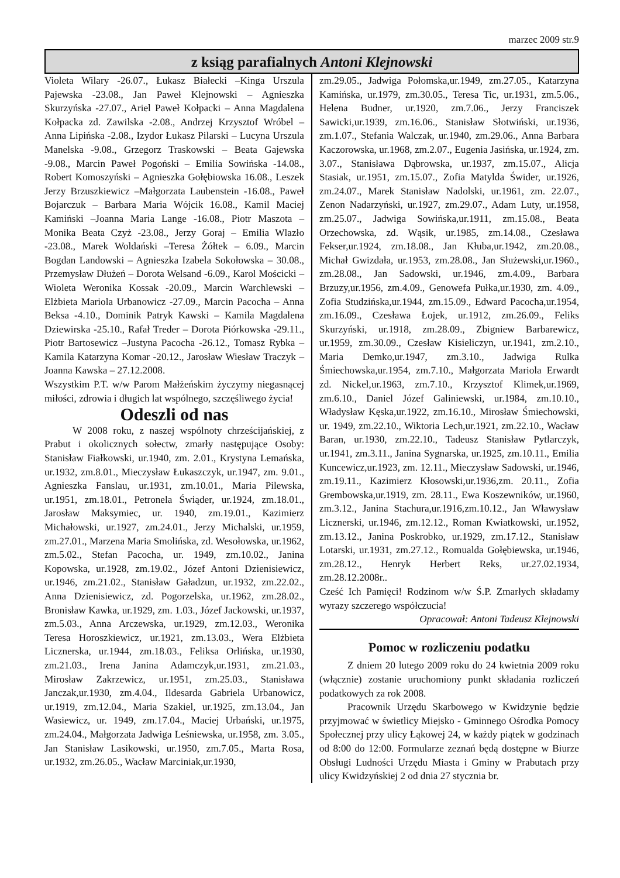marzec 2009 str.9
z ksiąg parafialnych Antoni Klejnowski
Violeta Wilary -26.07., Łukasz Białecki –Kinga Urszula Pajewska -23.08., Jan Paweł Klejnowski – Agnieszka Skurzyńska -27.07., Ariel Paweł Kołpacki – Anna Magdalena Kołpacka zd. Zawilska -2.08., Andrzej Krzysztof Wróbel – Anna Lipińska -2.08., Izydor Łukasz Pilarski – Lucyna Urszula Manelska -9.08., Grzegorz Traskowski – Beata Gajewska -9.08., Marcin Paweł Pogoński – Emilia Sowińska -14.08., Robert Komoszyński – Agnieszka Gołębiowska 16.08., Leszek Jerzy Brzuszkiewicz –Małgorzata Laubenstein -16.08., Paweł Bojarczuk – Barbara Maria Wójcik 16.08., Kamil Maciej Kamiński –Joanna Maria Lange -16.08., Piotr Maszota – Monika Beata Czyż -23.08., Jerzy Goraj – Emilia Wlazło -23.08., Marek Woldański –Teresa Żółtek – 6.09., Marcin Bogdan Landowski – Agnieszka Izabela Sokołowska – 30.08., Przemysław Dłużeń – Dorota Welsand -6.09., Karol Mościcki – Wioleta Weronika Kossak -20.09., Marcin Warchlewski – Elżbieta Mariola Urbanowicz -27.09., Marcin Pacocha – Anna Beksa -4.10., Dominik Patryk Kawski – Kamila Magdalena Dziewirska -25.10., Rafał Treder – Dorota Piórkowska -29.11., Piotr Bartosewicz –Justyna Pacocha -26.12., Tomasz Rybka –Kamila Katarzyna Komar -20.12., Jarosław Wiesław Traczyk – Joanna Kawska – 27.12.2008.
Wszystkim P.T. w/w Parom Małżeńskim życzymy niegasnącej miłości, zdrowia i długich lat wspólnego, szczęśliwego życia!
Odeszli od nas
W 2008 roku, z naszej wspólnoty chrześcijańskiej, z Prabut i okolicznych sołectw, zmarły następujące Osoby: Stanisław Fiałkowski, ur.1940, zm. 2.01., Krystyna Lemańska, ur.1932, zm.8.01., Mieczysław Łukaszczyk, ur.1947, zm. 9.01., Agnieszka Fanslau, ur.1931, zm.10.01., Maria Pilewska, ur.1951, zm.18.01., Petronela Świąder, ur.1924, zm.18.01., Jarosław Maksymiec, ur. 1940, zm.19.01., Kazimierz Michałowski, ur.1927, zm.24.01., Jerzy Michalski, ur.1959, zm.27.01., Marzena Maria Smolińska, zd. Wesołowska, ur.1962, zm.5.02., Stefan Pacocha, ur. 1949, zm.10.02., Janina Kopowska, ur.1928, zm.19.02., Józef Antoni Dzienisiewicz, ur.1946, zm.21.02., Stanisław Gaładzun, ur.1932, zm.22.02., Anna Dzienisiewicz, zd. Pogorzelska, ur.1962, zm.28.02., Bronisław Kawka, ur.1929, zm. 1.03., Józef Jackowski, ur.1937, zm.5.03., Anna Arczewska, ur.1929, zm.12.03., Weronika Teresa Horoszkiewicz, ur.1921, zm.13.03., Wera Elżbieta Licznerska, ur.1944, zm.18.03., Feliksa Orlińska, ur.1930, zm.21.03., Irena Janina Adamczyk,ur.1931, zm.21.03., Mirosław Zakrzewicz, ur.1951, zm.25.03., Stanisława Janczak,ur.1930, zm.4.04., Ildesarda Gabriela Urbanowicz, ur.1919, zm.12.04., Maria Szakiel, ur.1925, zm.13.04., Jan Wasiewicz, ur. 1949, zm.17.04., Maciej Urbański, ur.1975, zm.24.04., Małgorzata Jadwiga Leśniewska, ur.1958, zm. 3.05., Jan Stanisław Lasikowski, ur.1950, zm.7.05., Marta Rosa, ur.1932, zm.26.05., Wacław Marciniak,ur.1930,
zm.29.05., Jadwiga Połomska,ur.1949, zm.27.05., Katarzyna Kamińska, ur.1979, zm.30.05., Teresa Tic, ur.1931, zm.5.06., Helena Budner, ur.1920, zm.7.06., Jerzy Franciszek Sawicki,ur.1939, zm.16.06., Stanisław Słotwiński, ur.1936, zm.1.07., Stefania Walczak, ur.1940, zm.29.06., Anna Barbara Kaczorowska, ur.1968, zm.2.07., Eugenia Jasińska, ur.1924, zm. 3.07., Stanisława Dąbrowska, ur.1937, zm.15.07., Alicja Stasiak, ur.1951, zm.15.07., Zofia Matylda Świder, ur.1926, zm.24.07., Marek Stanisław Nadolski, ur.1961, zm. 22.07., Zenon Nadarzyński, ur.1927, zm.29.07., Adam Luty, ur.1958, zm.25.07., Jadwiga Sowińska,ur.1911, zm.15.08., Beata Orzechowska, zd. Wąsik, ur.1985, zm.14.08., Czesława Fekser,ur.1924, zm.18.08., Jan Kłuba,ur.1942, zm.20.08., Michał Gwizdała, ur.1953, zm.28.08., Jan Służewski,ur.1960., zm.28.08., Jan Sadowski, ur.1946, zm.4.09., Barbara Brzuzy,ur.1956, zm.4.09., Genowefa Pułka,ur.1930, zm. 4.09., Zofia Studzińska,ur.1944, zm.15.09., Edward Pacocha,ur.1954, zm.16.09., Czesława Łojek, ur.1912, zm.26.09., Feliks Skurzyński, ur.1918, zm.28.09., Zbigniew Barbarewicz, ur.1959, zm.30.09., Czesław Kisieliczyn, ur.1941, zm.2.10., Maria Demko,ur.1947, zm.3.10., Jadwiga Rulka Śmiechowska,ur.1954, zm.7.10., Małgorzata Mariola Erwardt zd. Nickel,ur.1963, zm.7.10., Krzysztof Klimek,ur.1969, zm.6.10., Daniel Józef Galiniewski, ur.1984, zm.10.10., Władysław Kęska,ur.1922, zm.16.10., Mirosław Śmiechowski, ur. 1949, zm.22.10., Wiktoria Lech,ur.1921, zm.22.10., Wacław Baran, ur.1930, zm.22.10., Tadeusz Stanisław Pytlarczyk, ur.1941, zm.3.11., Janina Sygnarska, ur.1925, zm.10.11., Emilia Kuncewicz,ur.1923, zm. 12.11., Mieczysław Sadowski, ur.1946, zm.19.11., Kazimierz Kłosowski,ur.1936,zm. 20.11., Zofia Grembowska,ur.1919, zm. 28.11., Ewa Koszewników, ur.1960, zm.3.12., Janina Stachura,ur.1916,zm.10.12., Jan Wławysław Licznerski, ur.1946, zm.12.12., Roman Kwiatkowski, ur.1952, zm.13.12., Janina Poskrobko, ur.1929, zm.17.12., Stanisław Lotarski, ur.1931, zm.27.12., Romualda Gołębiewska, ur.1946, zm.28.12., Henryk Herbert Reks, ur.27.02.1934, zm.28.12.2008r..
Cześć Ich Pamięci! Rodzinom w/w Ś.P. Zmarłych składamy wyrazy szczerego współczucia!
Opracował: Antoni Tadeusz Klejnowski
Pomoc w rozliczeniu podatku
Z dniem 20 lutego 2009 roku do 24 kwietnia 2009 roku (włącznie) zostanie uruchomiony punkt składania rozliczeń podatkowych za rok 2008.
Pracownik Urzędu Skarbowego w Kwidzynie będzie przyjmować w świetlicy Miejsko - Gminnego Ośrodka Pomocy Społecznej przy ulicy Łąkowej 24, w każdy piątek w godzinach od 8:00 do 12:00. Formularze zeznań będą dostępne w Biurze Obsługi Ludności Urzędu Miasta i Gminy w Prabutach przy ulicy Kwidzyńskiej 2 od dnia 27 stycznia br.